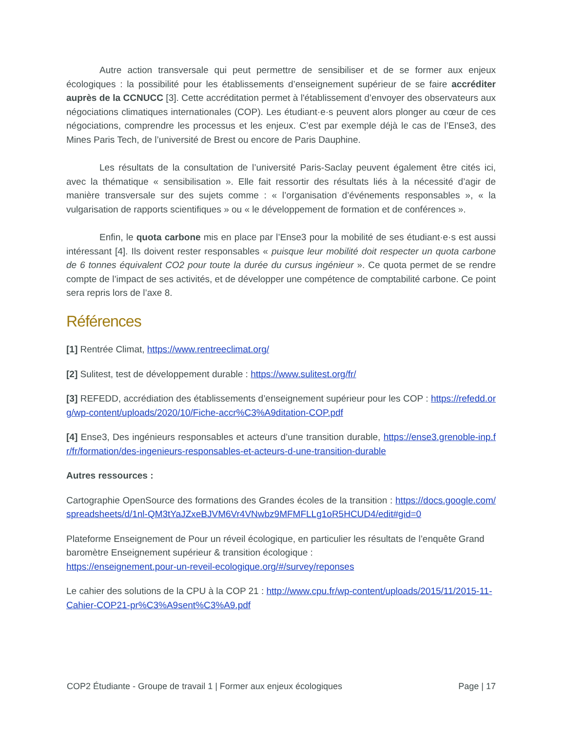Autre action transversale qui peut permettre de sensibiliser et de se former aux enjeux écologiques : la possibilité pour les établissements d’enseignement supérieur de se faire accréditer auprès de la CCNUCC [3]. Cette accréditation permet à l'établissement d’envoyer des observateurs aux négociations climatiques internationales (COP). Les étudiant·e·s peuvent alors plonger au cœur de ces négociations, comprendre les processus et les enjeux. C’est par exemple déjà le cas de l’Ense3, des Mines Paris Tech, de l’université de Brest ou encore de Paris Dauphine.
Les résultats de la consultation de l’université Paris-Saclay peuvent également être cités ici, avec la thématique « sensibilisation ». Elle fait ressortir des résultats liés à la nécessité d’agir de manière transversale sur des sujets comme : « l’organisation d’événements responsables », « la vulgarisation de rapports scientifiques » ou « le développement de formation et de conférences ».
Enfin, le quota carbone mis en place par l’Ense3 pour la mobilité de ses étudiant·e·s est aussi intéressant [4]. Ils doivent rester responsables « puisque leur mobilité doit respecter un quota carbone de 6 tonnes équivalent CO2 pour toute la durée du cursus ingénieur ». Ce quota permet de se rendre compte de l’impact de ses activités, et de développer une compétence de comptabilité carbone. Ce point sera repris lors de l’axe 8.
Références
[1] Rentrée Climat, https://www.rentreeclimat.org/
[2] Sulitest, test de développement durable : https://www.sulitest.org/fr/
[3] REFEDD, accrédiation des établissements d’enseignement supérieur pour les COP : https://refedd.org/wp-content/uploads/2020/10/Fiche-accr%C3%A9ditation-COP.pdf
[4] Ense3, Des ingénieurs responsables et acteurs d’une transition durable, https://ense3.grenoble-inp.fr/fr/formation/des-ingenieurs-responsables-et-acteurs-d-une-transition-durable
Autres ressources :
Cartographie OpenSource des formations des Grandes écoles de la transition : https://docs.google.com/spreadsheets/d/1nl-QM3tYaJZxeBJVM6Vr4VNwbz9MFMFLLg1oR5HCUD4/edit#gid=0
Plateforme Enseignement de Pour un réveil écologique, en particulier les résultats de l’enquête Grand baromètre Enseignement supérieur & transition écologique :
https://enseignement.pour-un-reveil-ecologique.org/#/survey/reponses
Le cahier des solutions de la CPU à la COP 21 : http://www.cpu.fr/wp-content/uploads/2015/11/2015-11-Cahier-COP21-pr%C3%A9sent%C3%A9.pdf
COP2 Étudiante - Groupe de travail 1 | Former aux enjeux écologiques Page | 17